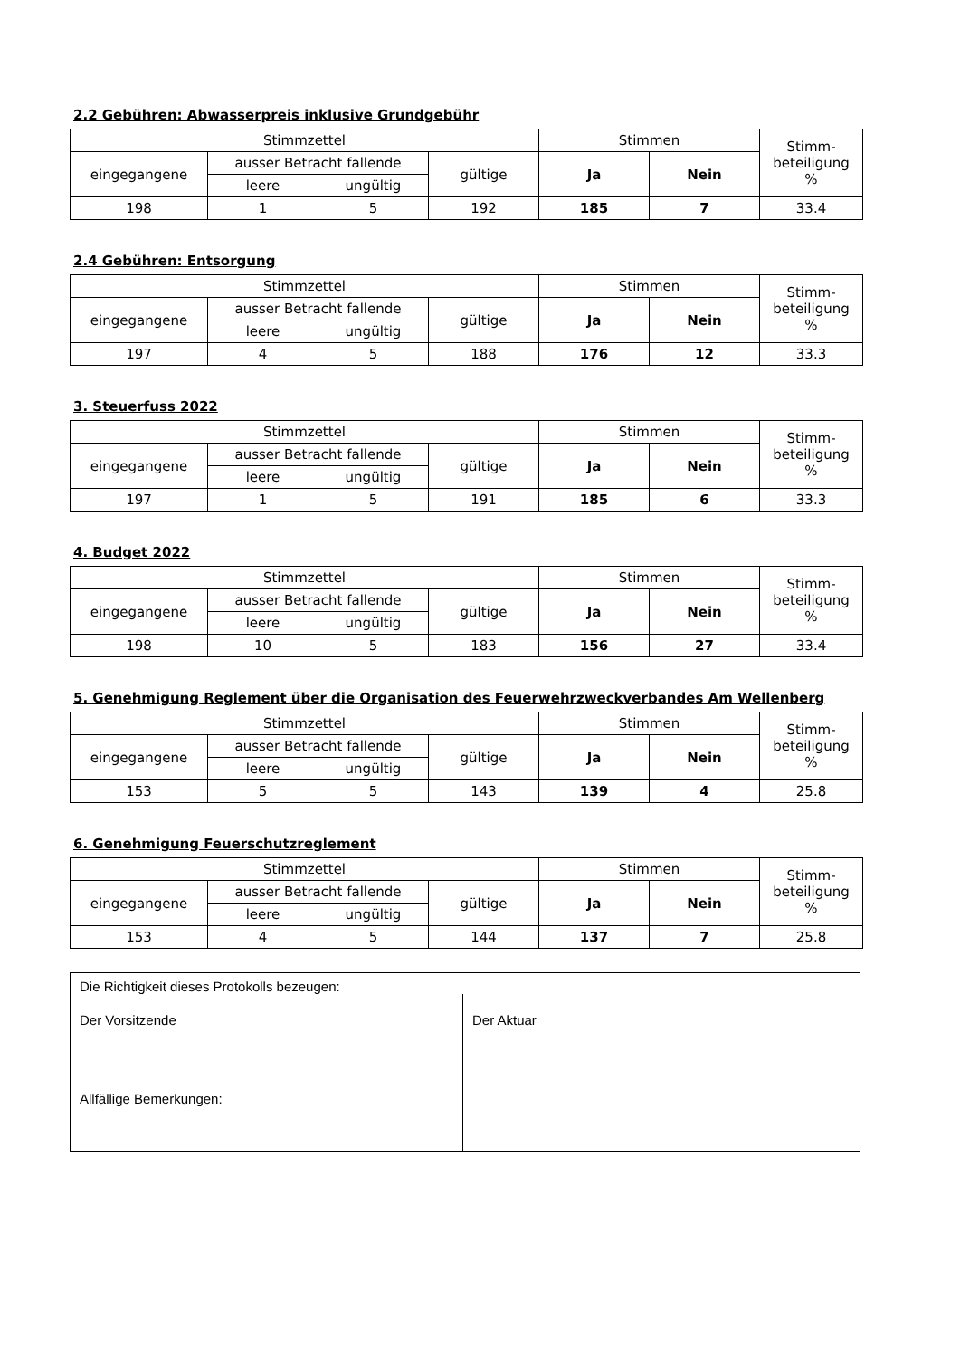2.2 Gebühren: Abwasserpreis inklusive Grundgebühr
| Stimmzettel | | | | Stimmen | | Stimm- beteiligung % |
| eingegangene | ausser Betracht fallende | | gültige | Ja | Nein | |
| | leere | ungültig | | | | |
| 198 | 1 | 5 | 192 | 185 | 7 | 33.4 |
2.4 Gebühren: Entsorgung
| Stimmzettel | | | | Stimmen | | Stimm- beteiligung % |
| eingegangene | ausser Betracht fallende | | gültige | Ja | Nein | |
| | leere | ungültig | | | | |
| 197 | 4 | 5 | 188 | 176 | 12 | 33.3 |
3. Steuerfuss 2022
| Stimmzettel | | | | Stimmen | | Stimm- beteiligung % |
| eingegangene | ausser Betracht fallende | | gültige | Ja | Nein | |
| | leere | ungültig | | | | |
| 197 | 1 | 5 | 191 | 185 | 6 | 33.3 |
4. Budget 2022
| Stimmzettel | | | | Stimmen | | Stimm- beteiligung % |
| eingegangene | ausser Betracht fallende | | gültige | Ja | Nein | |
| | leere | ungültig | | | | |
| 198 | 10 | 5 | 183 | 156 | 27 | 33.4 |
5. Genehmigung Reglement über die Organisation des Feuerwehrzweckverbandes Am Wellenberg
| Stimmzettel | | | | Stimmen | | Stimm- beteiligung % |
| eingegangene | ausser Betracht fallende | | gültige | Ja | Nein | |
| | leere | ungültig | | | | |
| 153 | 5 | 5 | 143 | 139 | 4 | 25.8 |
6. Genehmigung Feuerschutzreglement
| Stimmzettel | | | | Stimmen | | Stimm- beteiligung % |
| eingegangene | ausser Betracht fallende | | gültige | Ja | Nein | |
| | leere | ungültig | | | | |
| 153 | 4 | 5 | 144 | 137 | 7 | 25.8 |
| Die Richtigkeit dieses Protokolls bezeugen: | |
| Der Vorsitzende | Der Aktuar |
| Allfällige Bemerkungen: | |